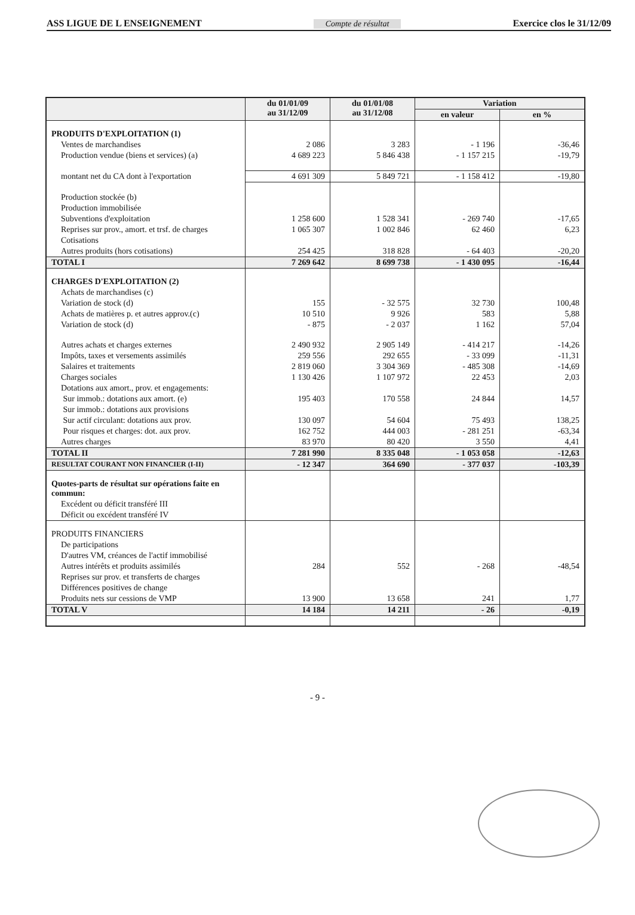ASS LIGUE DE L ENSEIGNEMENT Compte de résultat Exercice clos le 31/12/09
| | du 01/01/09 au 31/12/09 | du 01/01/08 au 31/12/08 | Variation | |
| --- | --- | --- | --- | --- |
| | | | en valeur | en % |
| PRODUITS D'EXPLOITATION (1) | | | | |
| Ventes de marchandises | 2 086 | 3 283 | - 1 196 | -36,46 |
| Production vendue (biens et services) (a) | 4 689 223 | 5 846 438 | - 1 157 215 | -19,79 |
| montant net du CA dont à l'exportation | 4 691 309 | 5 849 721 | - 1 158 412 | -19,80 |
| Production stockée (b) | | | | |
| Production immobilisée | | | | |
| Subventions d'exploitation | 1 258 600 | 1 528 341 | - 269 740 | -17,65 |
| Reprises sur prov., amort. et trsf. de charges | 1 065 307 | 1 002 846 | 62 460 | 6,23 |
| Cotisations | | | | |
| Autres produits (hors cotisations) | 254 425 | 318 828 | - 64 403 | -20,20 |
| TOTAL I | 7 269 642 | 8 699 738 | - 1 430 095 | -16,44 |
| CHARGES D'EXPLOITATION (2) | | | | |
| Achats de marchandises (c) | | | | |
| Variation de stock (d) | 155 | - 32 575 | 32 730 | 100,48 |
| Achats de matières p. et autres approv.(c) | 10 510 | 9 926 | 583 | 5,88 |
| Variation de stock (d) | - 875 | - 2 037 | 1 162 | 57,04 |
| Autres achats et charges externes | 2 490 932 | 2 905 149 | - 414 217 | -14,26 |
| Impôts, taxes et versements assimilés | 259 556 | 292 655 | - 33 099 | -11,31 |
| Salaires et traitements | 2 819 060 | 3 304 369 | - 485 308 | -14,69 |
| Charges sociales | 1 130 426 | 1 107 972 | 22 453 | 2,03 |
| Dotations aux amort., prov. et engagements: | | | | |
| Sur immob.: dotations aux amort. (e) | 195 403 | 170 558 | 24 844 | 14,57 |
| Sur immob.: dotations aux provisions | | | | |
| Sur actif circulant: dotations aux prov. | 130 097 | 54 604 | 75 493 | 138,25 |
| Pour risques et charges: dot. aux prov. | 162 752 | 444 003 | - 281 251 | -63,34 |
| Autres charges | 83 970 | 80 420 | 3 550 | 4,41 |
| TOTAL II | 7 281 990 | 8 335 048 | - 1 053 058 | -12,63 |
| RESULTAT COURANT NON FINANCIER (I-II) | - 12 347 | 364 690 | - 377 037 | -103,39 |
| Quotes-parts de résultat sur opérations faite en commun: | | | | |
| Excédent ou déficit transféré III | | | | |
| Déficit ou excédent transféré IV | | | | |
| PRODUITS FINANCIERS | | | | |
| De participations | | | | |
| D'autres VM, créances de l'actif immobilisé | | | | |
| Autres intérêts et produits assimilés | 284 | 552 | - 268 | -48,54 |
| Reprises sur prov. et transferts de charges | | | | |
| Différences positives de change | | | | |
| Produits nets sur cessions de VMP | 13 900 | 13 658 | 241 | 1,77 |
| TOTAL V | 14 184 | 14 211 | - 26 | -0,19 |
- 9 -